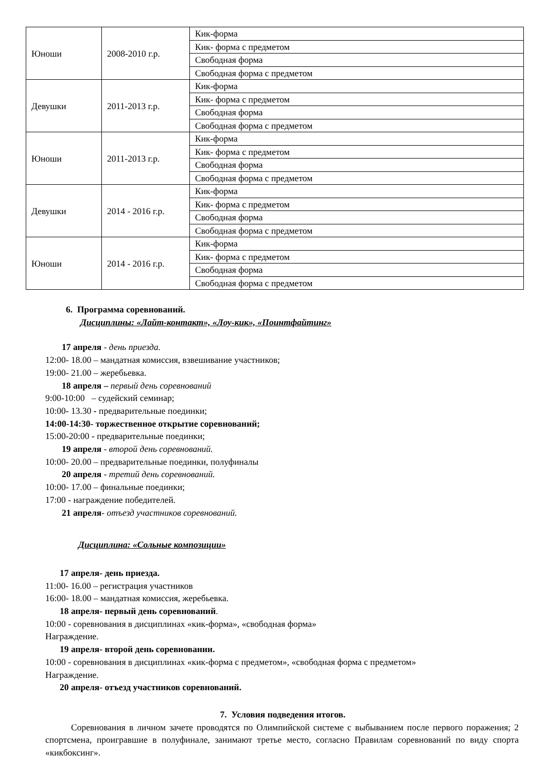| Юноши | 2008-2010 г.р. | Кик-форма |
| | | Кик- форма с предметом |
| | | Свободная форма |
| | | Свободная форма с предметом |
| Девушки | 2011-2013 г.р. | Кик-форма |
| | | Кик- форма с предметом |
| | | Свободная форма |
| | | Свободная форма с предметом |
| Юноши | 2011-2013 г.р. | Кик-форма |
| | | Кик- форма с предметом |
| | | Свободная форма |
| | | Свободная форма с предметом |
| Девушки | 2014 - 2016 г.р. | Кик-форма |
| | | Кик- форма с предметом |
| | | Свободная форма |
| | | Свободная форма с предметом |
| Юноши | 2014 - 2016 г.р. | Кик-форма |
| | | Кик- форма с предметом |
| | | Свободная форма |
| | | Свободная форма с предметом |
6. Программа соревнований.
Дисциплины: «Лайт-контакт», «Лоу-кик», «Поинтфайтинг»
17 апреля - день приезда.
12:00- 18.00 – мандатная комиссия, взвешивание участников;
19:00- 21.00 – жеребьевка.
18 апреля – первый день соревнований
9:00-10:00 – судейский семинар;
10:00- 13.30 - предварительные поединки;
14:00-14:30- торжественное открытие соревнований;
15:00-20:00 - предварительные поединки;
19 апреля - второй день соревнований.
10:00- 20.00 – предварительные поединки, полуфиналы
20 апреля - третий день соревнований.
10:00- 17.00 – финальные поединки;
17:00 - награждение победителей.
21 апреля- отъезд участников соревнований.
Дисциплина: «Сольные композиции»
17 апреля- день приезда.
11:00- 16.00 – регистрация участников
16:00- 18.00 – мандатная комиссия, жеребьевка.
18 апреля- первый день соревнований.
10:00 - соревнования в дисциплинах «кик-форма», «свободная форма»
Награждение.
19 апреля- второй день соревновании.
10:00 - соревнования в дисциплинах «кик-форма с предметом», «свободная форма с предметом»
Награждение.
20 апреля- отъезд участников соревнований.
7. Условия подведения итогов.
Соревнования в личном зачете проводятся по Олимпийской системе с выбыванием после первого поражения; 2 спортсмена, проигравшие в полуфинале, занимают третье место, согласно Правилам соревнований по виду спорта «кикбоксинг».